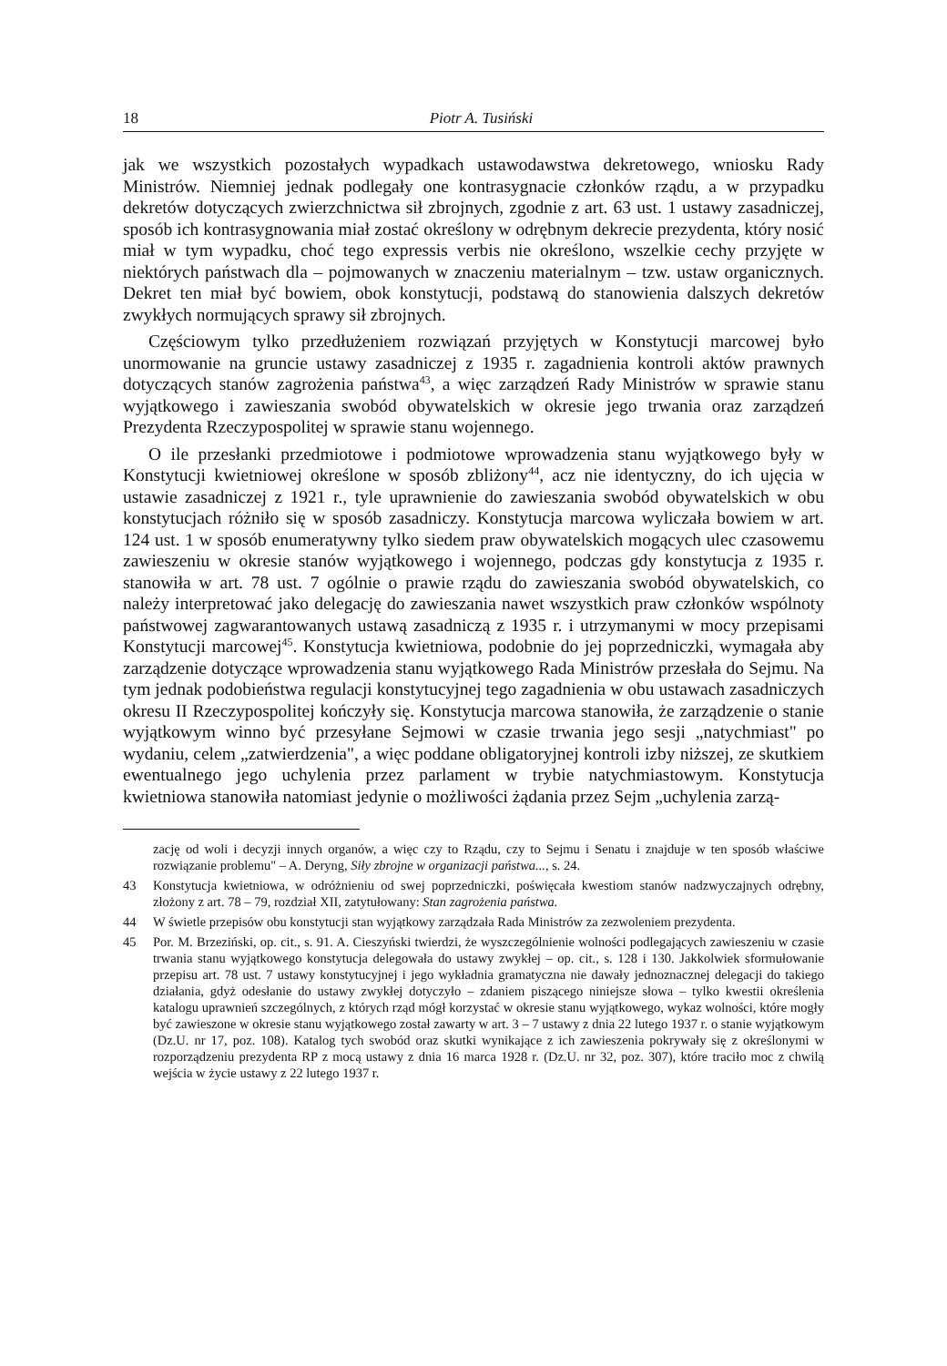18 Piotr A. Tusiński
jak we wszystkich pozostałych wypadkach ustawodawstwa dekretowego, wniosku Rady Ministrów. Niemniej jednak podlegały one kontrasygnacie członków rządu, a w przypadku dekretów dotyczących zwierzchnictwa sił zbrojnych, zgodnie z art. 63 ust. 1 ustawy zasadniczej, sposób ich kontrasygnowania miał zostać określony w odrębnym dekrecie prezydenta, który nosić miał w tym wypadku, choć tego expressis verbis nie określono, wszelkie cechy przyjęte w niektórych państwach dla – pojmowanych w znaczeniu materialnym – tzw. ustaw organicznych. Dekret ten miał być bowiem, obok konstytucji, podstawą do stanowienia dalszych dekretów zwykłych normujących sprawy sił zbrojnych.
Częściowym tylko przedłużeniem rozwiązań przyjętych w Konstytucji marcowej było unormowanie na gruncie ustawy zasadniczej z 1935 r. zagadnienia kontroli aktów prawnych dotyczących stanów zagrożenia państwa<sup>43</sup>, a więc zarządzeń Rady Ministrów w sprawie stanu wyjątkowego i zawieszania swobód obywatelskich w okresie jego trwania oraz zarządzeń Prezydenta Rzeczypospolitej w sprawie stanu wojennego.
O ile przesłanki przedmiotowe i podmiotowe wprowadzenia stanu wyjątkowego były w Konstytucji kwietniowej określone w sposób zbliżony<sup>44</sup>, acz nie identyczny, do ich ujęcia w ustawie zasadniczej z 1921 r., tyle uprawnienie do zawieszania swobód obywatelskich w obu konstytucjach różniło się w sposób zasadniczy. Konstytucja marcowa wyliczała bowiem w art. 124 ust. 1 w sposób enumeratywny tylko siedem praw obywatelskich mogących ulec czasowemu zawieszeniu w okresie stanów wyjątkowego i wojennego, podczas gdy konstytucja z 1935 r. stanowiła w art. 78 ust. 7 ogólnie o prawie rządu do zawieszania swobód obywatelskich, co należy interpretować jako delegację do zawieszania nawet wszystkich praw członków wspólnoty państwowej zagwarantowanych ustawą zasadniczą z 1935 r. i utrzymanymi w mocy przepisami Konstytucji marcowej<sup>45</sup>. Konstytucja kwietniowa, podobnie do jej poprzedniczki, wymagała aby zarządzenie dotyczące wprowadzenia stanu wyjątkowego Rada Ministrów przesłała do Sejmu. Na tym jednak podobieństwa regulacji konstytucyjnej tego zagadnienia w obu ustawach zasadniczych okresu II Rzeczypospolitej kończyły się. Konstytucja marcowa stanowiła, że zarządzenie o stanie wyjątkowym winno być przesyłane Sejmowi w czasie trwania jego sesji „natychmiast" po wydaniu, celem „zatwierdzenia", a więc poddane obligatoryjnej kontroli izby niższej, ze skutkiem ewentualnego jego uchylenia przez parlament w trybie natychmiastowym. Konstytucja kwietniowa stanowiła natomiast jedynie o możliwości żądania przez Sejm „uchylenia zarzą-
zację od woli i decyzji innych organów, a więc czy to Rządu, czy to Sejmu i Senatu i znajduje w ten sposób właściwe rozwiązanie problemu" – A. Deryng, Siły zbrojne w organizacji państwa..., s. 24.
43 Konstytucja kwietniowa, w odróżnieniu od swej poprzedniczki, poświęcała kwestiom stanów nadzwyczajnych odrębny, złożony z art. 78 – 79, rozdział XII, zatytułowany: Stan zagrożenia państwa.
44 W świetle przepisów obu konstytucji stan wyjątkowy zarządzała Rada Ministrów za zezwoleniem prezydenta.
45 Por. M. Brzeziński, op. cit., s. 91. A. Cieszyński twierdzi, że wyszczególnienie wolności podlegających zawieszeniu w czasie trwania stanu wyjątkowego konstytucja delegowała do ustawy zwykłej – op. cit., s. 128 i 130. Jakkolwiek sformułowanie przepisu art. 78 ust. 7 ustawy konstytucyjnej i jego wykładnia gramatyczna nie dawały jednoznacznej delegacji do takiego działania, gdyż odesłanie do ustawy zwykłej dotyczyło – zdaniem piszącego niniejsze słowa – tylko kwestii określenia katalogu uprawnień szczególnych, z których rząd mógł korzystać w okresie stanu wyjątkowego, wykaz wolności, które mogły być zawieszone w okresie stanu wyjątkowego został zawarty w art. 3 – 7 ustawy z dnia 22 lutego 1937 r. o stanie wyjątkowym (Dz.U. nr 17, poz. 108). Katalog tych swobód oraz skutki wynikające z ich zawieszenia pokrywały się z określonymi w rozporządzeniu prezydenta RP z mocą ustawy z dnia 16 marca 1928 r. (Dz.U. nr 32, poz. 307), które traciło moc z chwilą wejścia w życie ustawy z 22 lutego 1937 r.